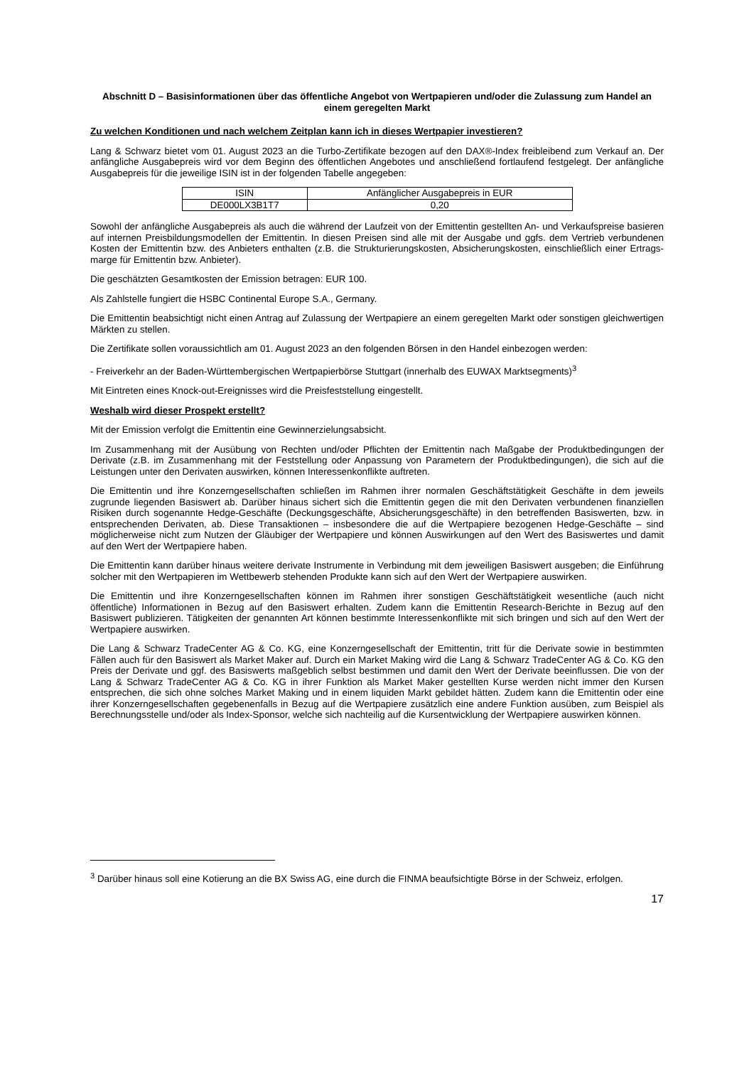Abschnitt D – Basisinformationen über das öffentliche Angebot von Wertpapieren und/oder die Zulassung zum Handel an einem geregelten Markt
Zu welchen Konditionen und nach welchem Zeitplan kann ich in dieses Wertpapier investieren?
Lang & Schwarz bietet vom 01. August 2023 an die Turbo-Zertifikate bezogen auf den DAX®-Index freibleibend zum Verkauf an. Der anfängliche Ausgabepreis wird vor dem Beginn des öffentlichen Angebotes und anschließend fortlaufend festgelegt. Der anfängliche Ausgabepreis für die jeweilige ISIN ist in der folgenden Tabelle angegeben:
| ISIN | Anfänglicher Ausgabepreis in EUR |
| --- | --- |
| DE000LX3B1T7 | 0,20 |
Sowohl der anfängliche Ausgabepreis als auch die während der Laufzeit von der Emittentin gestellten An- und Verkaufspreise basieren auf internen Preisbildungsmodellen der Emittentin. In diesen Preisen sind alle mit der Ausgabe und ggfs. dem Vertrieb verbundenen Kosten der Emittentin bzw. des Anbieters enthalten (z.B. die Strukturierungskosten, Absicherungskosten, einschließlich einer Ertrags-marge für Emittentin bzw. Anbieter).
Die geschätzten Gesamtkosten der Emission betragen: EUR 100.
Als Zahlstelle fungiert die HSBC Continental Europe S.A., Germany.
Die Emittentin beabsichtigt nicht einen Antrag auf Zulassung der Wertpapiere an einem geregelten Markt oder sonstigen gleichwertigen Märkten zu stellen.
Die Zertifikate sollen voraussichtlich am 01. August 2023 an den folgenden Börsen in den Handel einbezogen werden:
- Freiverkehr an der Baden-Württembergischen Wertpapierbörse Stuttgart (innerhalb des EUWAX Marktsegments)<sup>3</sup>
Mit Eintreten eines Knock-out-Ereignisses wird die Preisfeststellung eingestellt.
Weshalb wird dieser Prospekt erstellt?
Mit der Emission verfolgt die Emittentin eine Gewinnerzielungsabsicht.
Im Zusammenhang mit der Ausübung von Rechten und/oder Pflichten der Emittentin nach Maßgabe der Produktbedingungen der Derivate (z.B. im Zusammenhang mit der Feststellung oder Anpassung von Parametern der Produktbedingungen), die sich auf die Leistungen unter den Derivaten auswirken, können Interessenkonflikte auftreten.
Die Emittentin und ihre Konzerngesellschaften schließen im Rahmen ihrer normalen Geschäftstätigkeit Geschäfte in dem jeweils zugrunde liegenden Basiswert ab. Darüber hinaus sichert sich die Emittentin gegen die mit den Derivaten verbundenen finanziellen Risiken durch sogenannte Hedge-Geschäfte (Deckungsgeschäfte, Absicherungsgeschäfte) in den betreffenden Basiswerten, bzw. in entsprechenden Derivaten, ab. Diese Transaktionen – insbesondere die auf die Wertpapiere bezogenen Hedge-Geschäfte – sind möglicherweise nicht zum Nutzen der Gläubiger der Wertpapiere und können Auswirkungen auf den Wert des Basiswertes und damit auf den Wert der Wertpapiere haben.
Die Emittentin kann darüber hinaus weitere derivate Instrumente in Verbindung mit dem jeweiligen Basiswert ausgeben; die Einführung solcher mit den Wertpapieren im Wettbewerb stehenden Produkte kann sich auf den Wert der Wertpapiere auswirken.
Die Emittentin und ihre Konzerngesellschaften können im Rahmen ihrer sonstigen Geschäftstätigkeit wesentliche (auch nicht öffentliche) Informationen in Bezug auf den Basiswert erhalten. Zudem kann die Emittentin Research-Berichte in Bezug auf den Basiswert publizieren. Tätigkeiten der genannten Art können bestimmte Interessenkonflikte mit sich bringen und sich auf den Wert der Wertpapiere auswirken.
Die Lang & Schwarz TradeCenter AG & Co. KG, eine Konzerngesellschaft der Emittentin, tritt für die Derivate sowie in bestimmten Fällen auch für den Basiswert als Market Maker auf. Durch ein Market Making wird die Lang & Schwarz TradeCenter AG & Co. KG den Preis der Derivate und ggf. des Basiswerts maßgeblich selbst bestimmen und damit den Wert der Derivate beeinflussen. Die von der Lang & Schwarz TradeCenter AG & Co. KG in ihrer Funktion als Market Maker gestellten Kurse werden nicht immer den Kursen entsprechen, die sich ohne solches Market Making und in einem liquiden Markt gebildet hätten. Zudem kann die Emittentin oder eine ihrer Konzerngesellschaften gegebenenfalls in Bezug auf die Wertpapiere zusätzlich eine andere Funktion ausüben, zum Beispiel als Berechnungsstelle und/oder als Index-Sponsor, welche sich nachteilig auf die Kursentwicklung der Wertpapiere auswirken können.
<sup>3</sup> Darüber hinaus soll eine Kotierung an die BX Swiss AG, eine durch die FINMA beaufsichtigte Börse in der Schweiz, erfolgen.
17